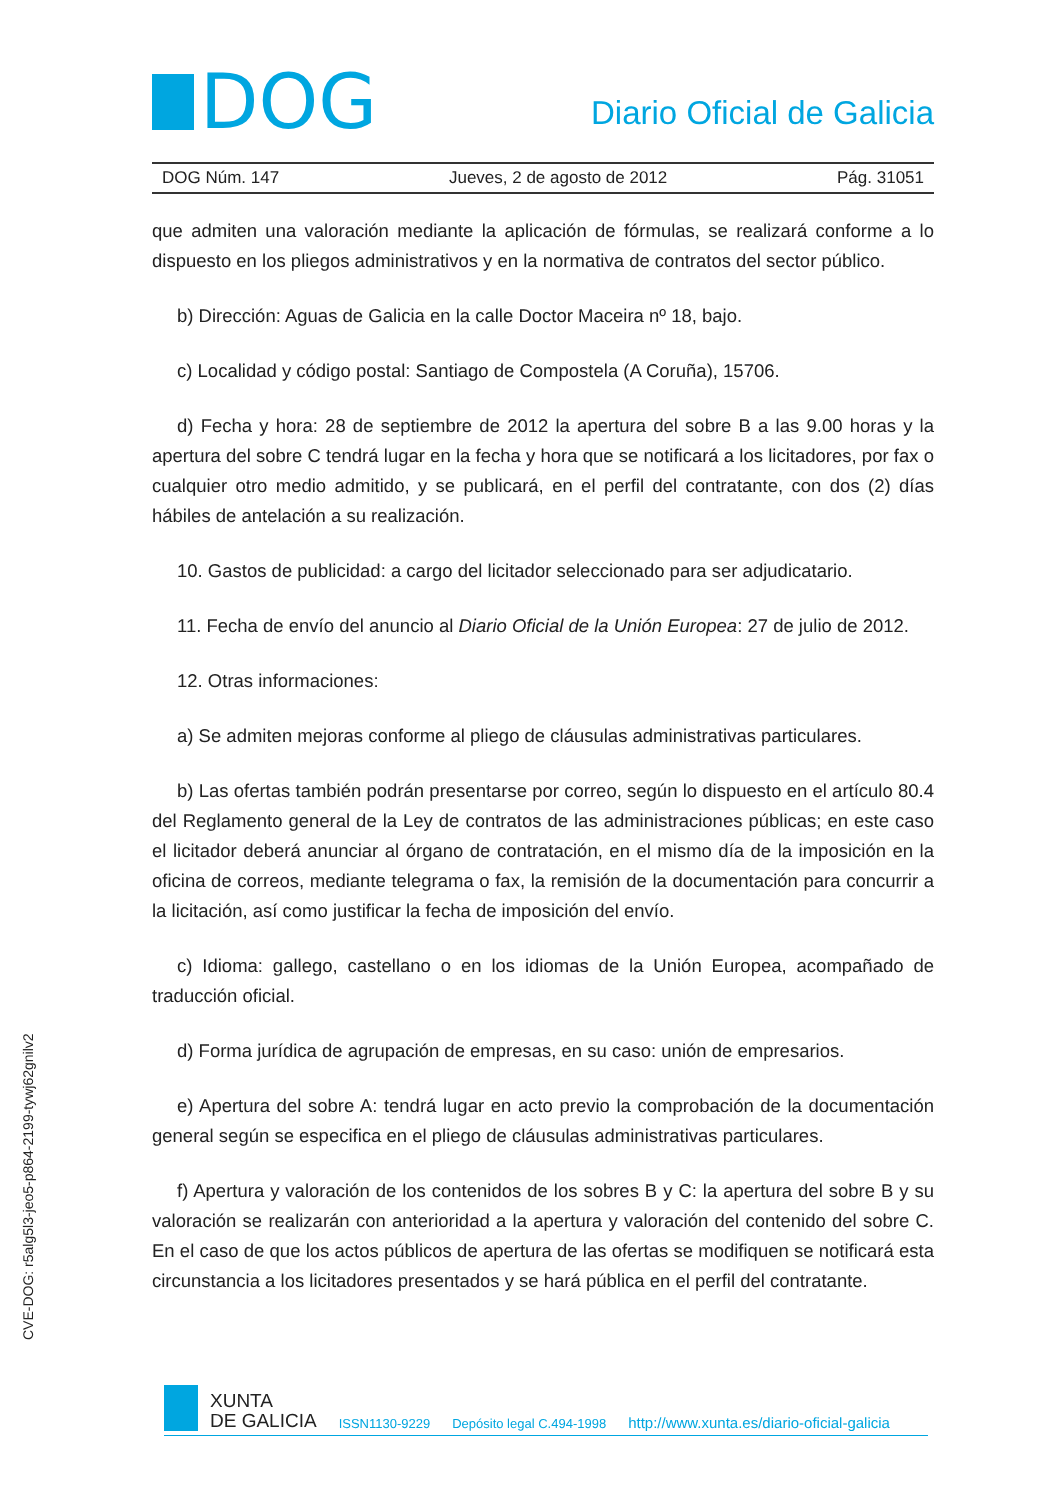DOG
Diario Oficial de Galicia
DOG Núm. 147 Jueves, 2 de agosto de 2012 Pág. 31051
que admiten una valoración mediante la aplicación de fórmulas, se realizará conforme a lo dispuesto en los pliegos administrativos y en la normativa de contratos del sector público.
b) Dirección: Aguas de Galicia en la calle Doctor Maceira nº 18, bajo.
c) Localidad y código postal: Santiago de Compostela (A Coruña), 15706.
d) Fecha y hora: 28 de septiembre de 2012 la apertura del sobre B a las 9.00 horas y la apertura del sobre C tendrá lugar en la fecha y hora que se notificará a los licitadores, por fax o cualquier otro medio admitido, y se publicará, en el perfil del contratante, con dos (2) días hábiles de antelación a su realización.
10. Gastos de publicidad: a cargo del licitador seleccionado para ser adjudicatario.
11. Fecha de envío del anuncio al Diario Oficial de la Unión Europea: 27 de julio de 2012.
12. Otras informaciones:
a) Se admiten mejoras conforme al pliego de cláusulas administrativas particulares.
b) Las ofertas también podrán presentarse por correo, según lo dispuesto en el artículo 80.4 del Reglamento general de la Ley de contratos de las administraciones públicas; en este caso el licitador deberá anunciar al órgano de contratación, en el mismo día de la imposición en la oficina de correos, mediante telegrama o fax, la remisión de la documentación para concurrir a la licitación, así como justificar la fecha de imposición del envío.
c) Idioma: gallego, castellano o en los idiomas de la Unión Europea, acompañado de traducción oficial.
d) Forma jurídica de agrupación de empresas, en su caso: unión de empresarios.
e) Apertura del sobre A: tendrá lugar en acto previo la comprobación de la documentación general según se especifica en el pliego de cláusulas administrativas particulares.
f) Apertura y valoración de los contenidos de los sobres B y C: la apertura del sobre B y su valoración se realizarán con anterioridad a la apertura y valoración del contenido del sobre C. En el caso de que los actos públicos de apertura de las ofertas se modifiquen se notificará esta circunstancia a los licitadores presentados y se hará pública en el perfil del contratante.
CVE-DOG: r5alg5l3-jeo5-p864-2199-tywj62gnilv2
XUNTA
DE GALICIA
ISSN1130-9229 Depósito legal C.494-1998 http://www.xunta.es/diario-oficial-galicia